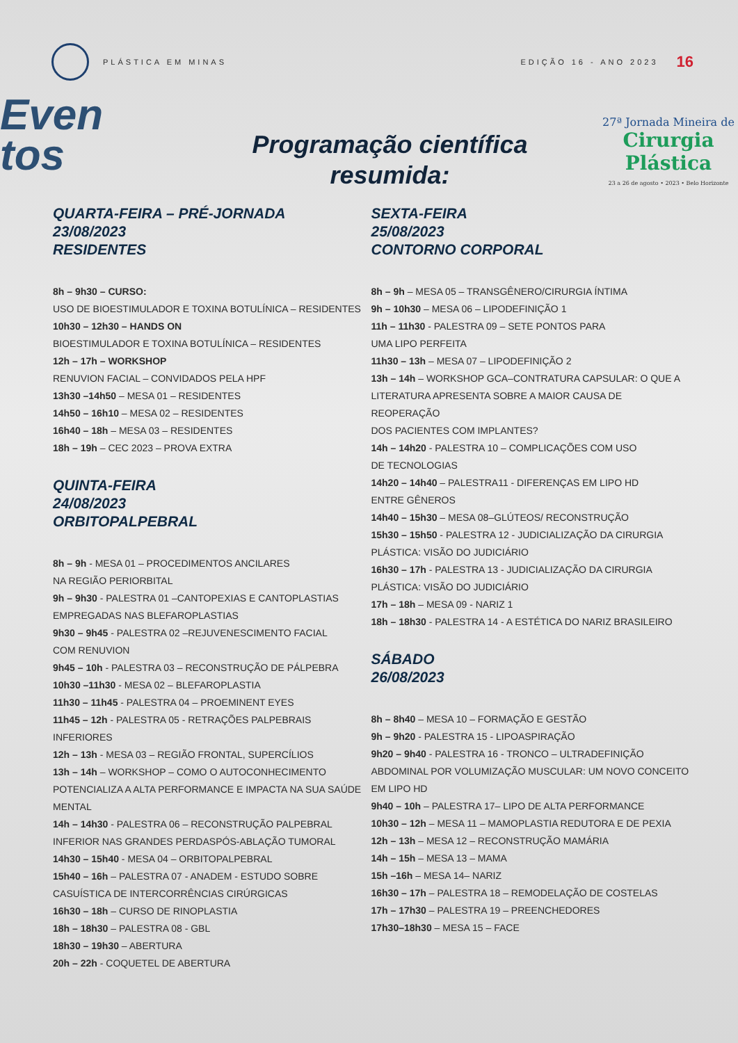PLÁSTICA EM MINAS EDIÇÃO 16 - ANO 2023
16
Even
tos
Programação científica
resumida:
27ª Jornada Mineira de
Cirurgia Plástica
23 a 26 de agosto • 2023 • Belo Horizonte
QUARTA-FEIRA – PRÉ-JORNADA
23/08/2023
RESIDENTES
8h – 9h30 – CURSO:
USO DE BIOESTIMULADOR E TOXINA BOTULÍNICA – RESIDENTES
10h30 – 12h30 – HANDS ON
BIOESTIMULADOR E TOXINA BOTULÍNICA – RESIDENTES
12h – 17h – WORKSHOP
RENUVION FACIAL – CONVIDADOS PELA HPF
13h30 –14h50 – MESA 01 – RESIDENTES
14h50 – 16h10 – MESA 02 – RESIDENTES
16h40 – 18h – MESA 03 – RESIDENTES
18h – 19h – CEC 2023 – PROVA EXTRA
QUINTA-FEIRA
24/08/2023
ORBITOPALPEBRAL
8h – 9h - MESA 01 – PROCEDIMENTOS ANCILARES
NA REGIÃO PERIORBITAL
9h – 9h30 - PALESTRA 01 –CANTOPEXIAS E CANTOPLASTIAS
EMPREGADAS NAS BLEFAROPLASTIAS
9h30 – 9h45 - PALESTRA 02 –REJUVENESCIMENTO FACIAL
COM RENUVION
9h45 – 10h - PALESTRA 03 – RECONSTRUÇÃO DE PÁLPEBRA
10h30 –11h30 - MESA 02 – BLEFAROPLASTIA
11h30 – 11h45 - PALESTRA 04 – PROEMINENT EYES
11h45 – 12h - PALESTRA 05 - RETRAÇÕES PALPEBRAIS INFERIORES
12h – 13h - MESA 03 – REGIÃO FRONTAL, SUPERCÍLIOS
13h – 14h – WORKSHOP – COMO O AUTOCONHECIMENTO
POTENCIALIZA A ALTA PERFORMANCE E IMPACTA NA SUA SAÚDE
MENTAL
14h – 14h30 - PALESTRA 06 – RECONSTRUÇÃO PALPEBRAL
INFERIOR NAS GRANDES PERDASPÓS-ABLAÇÃO TUMORAL
14h30 – 15h40 - MESA 04 – ORBITOPALPEBRAL
15h40 – 16h – PALESTRA 07 - ANADEM - ESTUDO SOBRE
CASUÍSTICA DE INTERCORRÊNCIAS CIRÚRGICAS
16h30 – 18h – CURSO DE RINOPLASTIA
18h – 18h30 – PALESTRA 08 - GBL
18h30 – 19h30 – ABERTURA
20h – 22h - COQUETEL DE ABERTURA
SEXTA-FEIRA
25/08/2023
CONTORNO CORPORAL
8h – 9h – MESA 05 – TRANSGÊNERO/CIRURGIA ÍNTIMA
9h – 10h30 – MESA 06 – LIPODEFINIÇÃO 1
11h – 11h30 - PALESTRA 09 – SETE PONTOS PARA
UMA LIPO PERFEITA
11h30 – 13h – MESA 07 – LIPODEFINIÇÃO 2
13h – 14h – WORKSHOP GCA–CONTRATURA CAPSULAR: O QUE A
LITERATURA APRESENTA SOBRE A MAIOR CAUSA DE REOPERAÇÃO
DOS PACIENTES COM IMPLANTES?
14h – 14h20 - PALESTRA 10 – COMPLICAÇÕES COM USO
DE TECNOLOGIAS
14h20 – 14h40 – PALESTRA11 - DIFERENÇAS EM LIPO HD
ENTRE GÊNEROS
14h40 – 15h30 – MESA 08–GLÚTEOS/ RECONSTRUÇÃO
15h30 – 15h50 - PALESTRA 12 - JUDICIALIZAÇÃO DA CIRURGIA
PLÁSTICA: VISÃO DO JUDICIÁRIO
16h30 – 17h - PALESTRA 13 - JUDICIALIZAÇÃO DA CIRURGIA
PLÁSTICA: VISÃO DO JUDICIÁRIO
17h – 18h – MESA 09 - NARIZ 1
18h – 18h30 - PALESTRA 14 - A ESTÉTICA DO NARIZ BRASILEIRO
SÁBADO
26/08/2023
8h – 8h40 – MESA 10 – FORMAÇÃO E GESTÃO
9h – 9h20 - PALESTRA 15 - LIPOASPIRAÇÃO
9h20 – 9h40 - PALESTRA 16 - TRONCO – ULTRADEFINIÇÃO
ABDOMINAL POR VOLUMIZAÇÃO MUSCULAR: UM NOVO CONCEITO
EM LIPO HD
9h40 – 10h – PALESTRA 17– LIPO DE ALTA PERFORMANCE
10h30 – 12h – MESA 11 – MAMOPLASTIA REDUTORA E DE PEXIA
12h – 13h – MESA 12 – RECONSTRUÇÃO MAMÁRIA
14h – 15h – MESA 13 – MAMA
15h –16h – MESA 14– NARIZ
16h30 – 17h – PALESTRA 18 – REMODELAÇÃO DE COSTELAS
17h – 17h30 – PALESTRA 19 – PREENCHEDORES
17h30–18h30 – MESA 15 – FACE